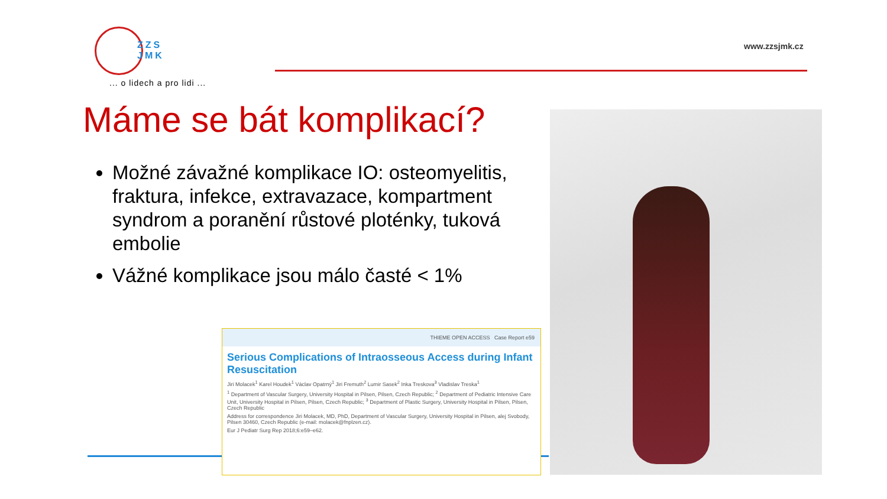ZZS
JMK
... o lidech a pro lidi ...
www.zzsjmk.cz
Máme se bát komplikací?
Možné závažné komplikace IO: osteomyelitis, fraktura, infekce, extravazace, kompartment syndrom a poranění růstové ploténky, tuková embolie
Vážné komplikace jsou málo časté < 1%
THIEME OPEN ACCESS Case Report e59
Serious Complications of Intraosseous Access during Infant Resuscitation
Jiri Molacek<sup>1</sup> Karel Houdek<sup>1</sup> Václav Opatrný<sup>1</sup> Jiri Fremuth<sup>2</sup> Lumir Sasek<sup>2</sup> Inka Treskova<sup>3</sup> Vladislav Treska<sup>1</sup>
<sup>1</sup> Department of Vascular Surgery, University Hospital in Pilsen, Pilsen, Czech Republic; <sup>2</sup> Department of Pediatric Intensive Care Unit, University Hospital in Pilsen, Pilsen, Czech Republic; <sup>3</sup> Department of Plastic Surgery, University Hospital in Pilsen, Pilsen, Czech Republic
Address for correspondence Jiri Molacek, MD, PhD, Department of Vascular Surgery, University Hospital in Pilsen, alej Svobody, Pilsen 30460, Czech Republic (e-mail: molacek@fnplzen.cz).
Eur J Pediatr Surg Rep 2018;6:e59–e62.